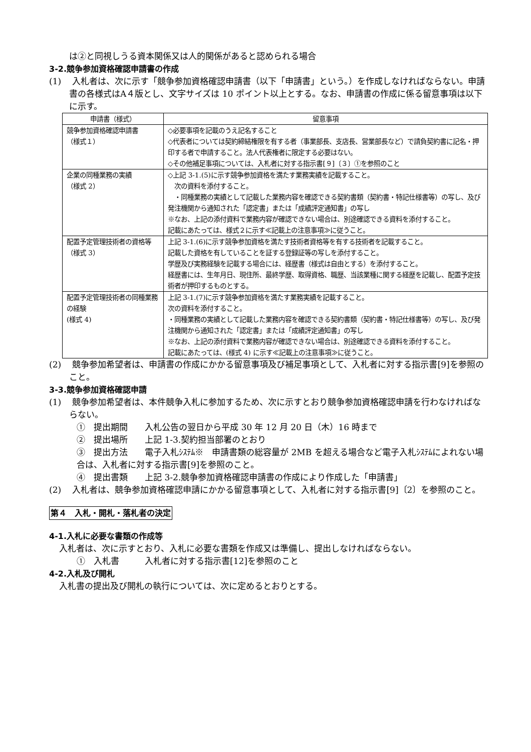は②と同視しうる資本関係又は人的関係があると認められる場合
3-2.競争参加資格確認申請書の作成
(1)　 入札者は、次に示す「競争参加資格確認申請書（以下「申請書」という。）を作成しなければならない。申請書の各様式はA４版とし、文字サイズは 10 ポイント以上とする。なお、申請書の作成に係る留意事項は以下に示す。
| 申請書（様式） | 留意事項 |
| --- | --- |
| 競争参加資格確認申請書 （様式１） | ◇必要事項を記載のうえ記名すること ◇代表者については契約締結権限を有する者（事業部長、支店長、営業部長など）で請負契約書に記名・押印する者で申請すること。法人代表権者に限定する必要はない。 ◇その他補足事項については、入札者に対する指示書[９]〔３〕①を参照のこと |
| 企業の同種業務の実績 （様式 2） | ◇上記 3-1.(5)に示す競争参加資格を満たす業務実績を記載すること。 次の資料を添付すること。 ・同種業務の実績として記載した業務内容を確認できる契約書類（契約書・特記仕様書等）の写し、及び発注機関から通知された「認定書」または「成績評定通知書」の写し ※なお、上記の添付資料で業務内容が確認できない場合は、別途確認できる資料を添付すること。 記載にあたっては、様式２に示す≪記載上の注意事項≫に従うこと。 |
| 配置予定管理技術者の資格等 （様式 3） | 上記 3-1.(6)に示す競争参加資格を満たす技術者資格等を有する技術者を記載すること。 記載した資格を有していることを証する登録証等の写しを添付すること。 学歴及び実務経験を記載する場合には、経歴書（様式は自由とする）を添付すること。 経歴書には、生年月日、現住所、最終学歴、取得資格、職歴、当該業種に関する経歴を記載し、配置予定技術者が押印するものとする。 |
| 配置予定管理技術者の同種業務の経験 (様式 4) | 上記 3-1.(7)に示す競争参加資格を満たす業務実績を記載すること。 次の資料を添付すること。 ・同種業務の実績として記載した業務内容を確認できる契約書類（契約書・特記仕様書等）の写し、及び発注機関から通知された「認定書」または「成績評定通知書」の写し ※なお、上記の添付資料で業務内容が確認できない場合は、別途確認できる資料を添付すること。 記載にあたっては、(様式 4) に示す≪記載上の注意事項≫に従うこと。 |
(2)　 競争参加希望者は、申請書の作成にかかる留意事項及び補足事項として、入札者に対する指示書[9]を参照のこと。
3-3.競争参加資格確認申請
(1)　 競争参加希望者は、本件競争入札に参加するため、次に示すとおり競争参加資格確認申請を行わなければならない。
①　提出期間　　入札公告の翌日から平成 30 年 12 月 20 日（木）16 時まで
②　提出場所　　上記 1-3.契約担当部署のとおり
③　提出方法　　電子入札ｼｽﾃﾑ※　申請書類の総容量が 2MB を超える場合など電子入札ｼｽﾃﾑによれない場合は、入札者に対する指示書[9]を参照のこと。
④　提出書類　　上記 3-2.競争参加資格確認申請書の作成により作成した「申請書」
(2)　 入札者は、競争参加資格確認申請にかかる留意事項として、入札者に対する指示書[9]〔2〕を参照のこと。
第４　入札・開札・落札者の決定
4-1.入札に必要な書類の作成等
入札者は、次に示すとおり、入札に必要な書類を作成又は準備し、提出しなければならない。
①　入札書　　　入札者に対する指示書[12]を参照のこと
4-2.入札及び開札
入札書の提出及び開札の執行については、次に定めるとおりとする。